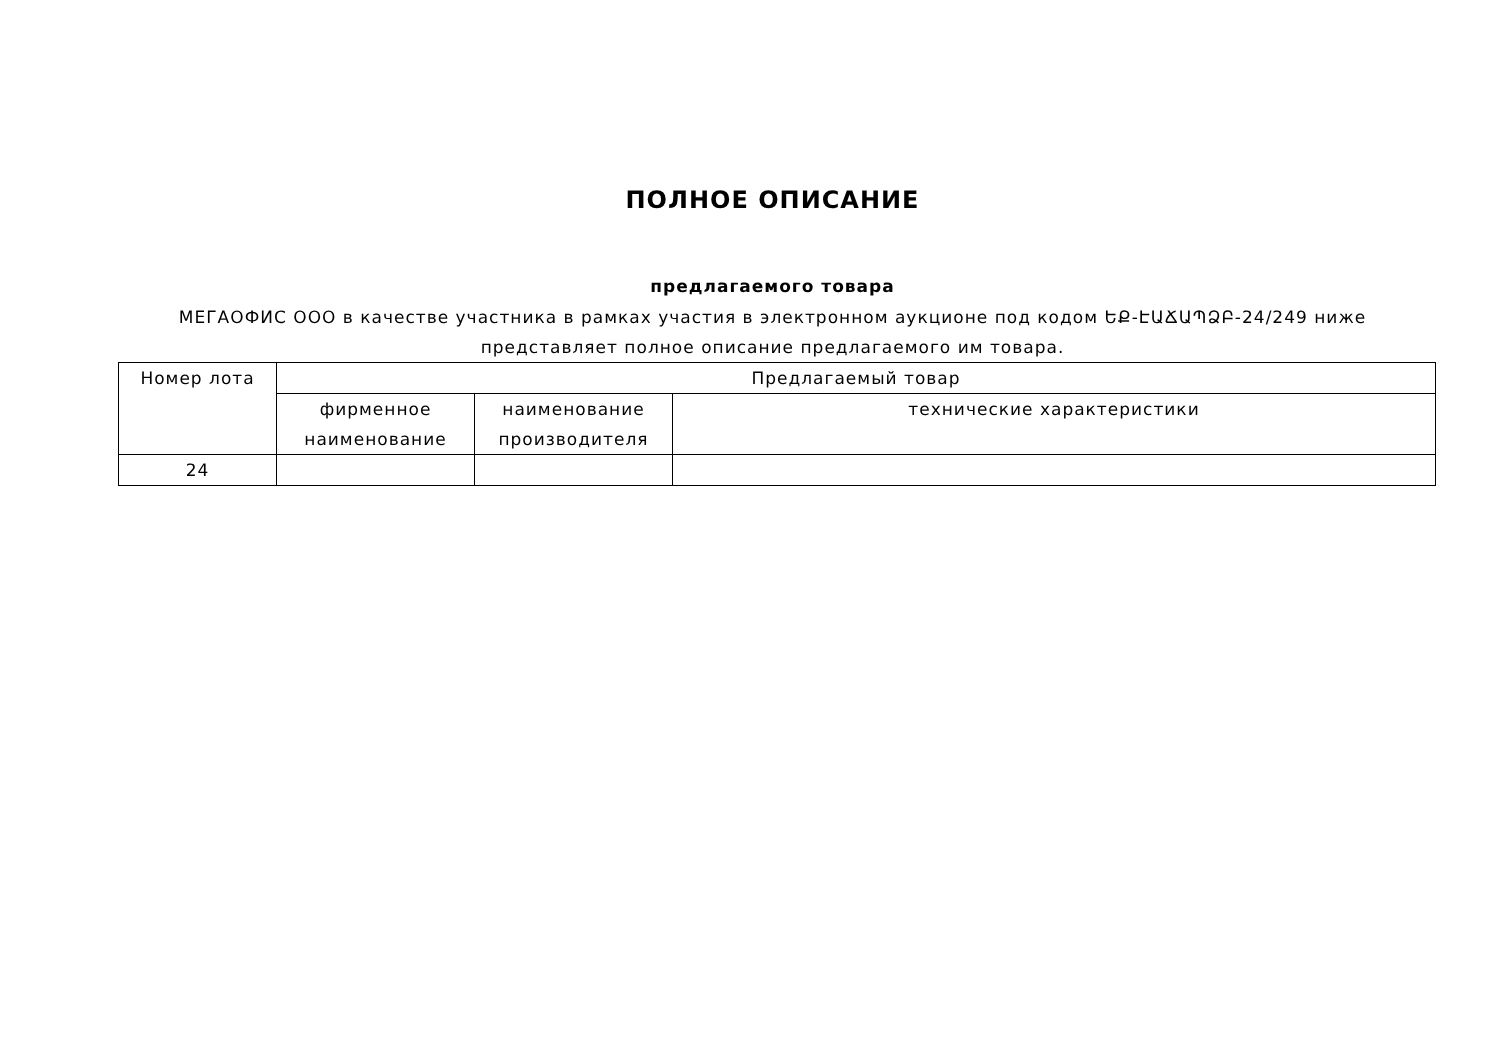ПОЛНОЕ ОПИСАНИЕ
предлагаемого товара
МЕГАОФИС ООО в качестве участника в рамках участия в электронном аукционе под кодом ԵՔ-ԷԱՃԱՊՁԲ-24/249 ниже представляет полное описание предлагаемого им товара.
| Номер лота | Предлагаемый товар | | |
| --- | --- | --- | --- |
| | фирменное наименование | наименование производителя | технические характеристики |
| 24 | | | |